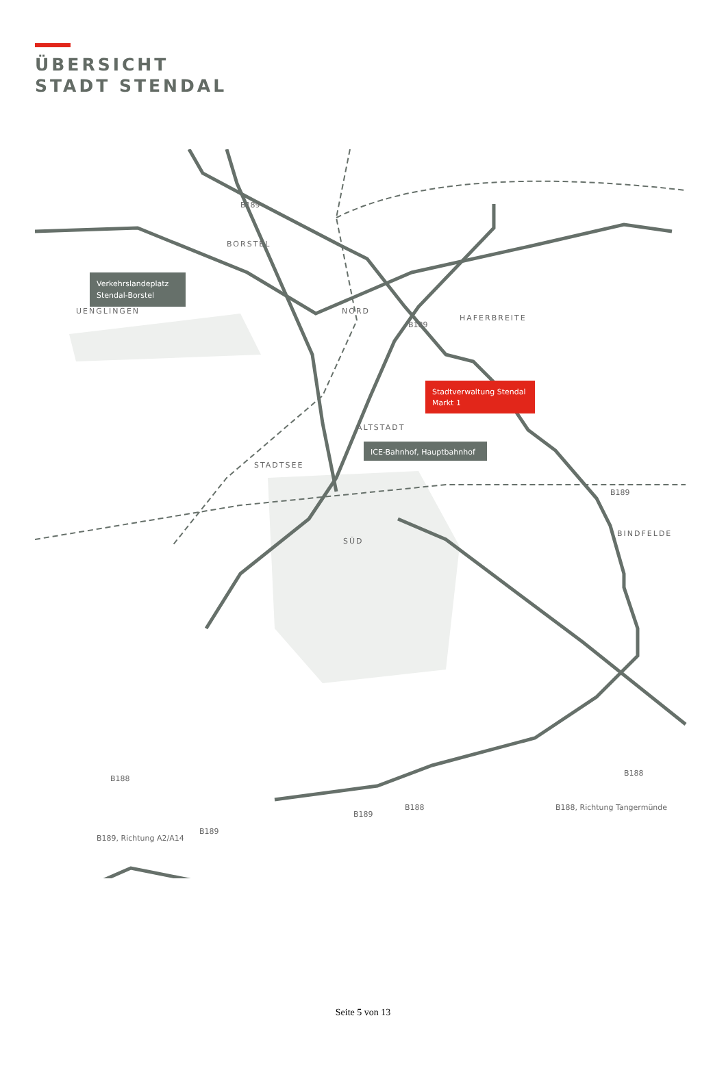ÜBERSICHT
STADT STENDAL
BORSTEL
UENGLINGEN
NORD
HAFERBREITE
ALTSTADT
STADTSEE
SÜD
BINDFELDE
Verkehrslandeplatz
Stendal-Borstel
Stadtverwaltung Stendal
Markt 1
ICE-Bahnhof, Hauptbahnhof
B189
B189
B189
B188
B188
B188
B189
B189
B189, Richtung A2/A14
B188, Richtung Tangermünde
Seite 5 von 13